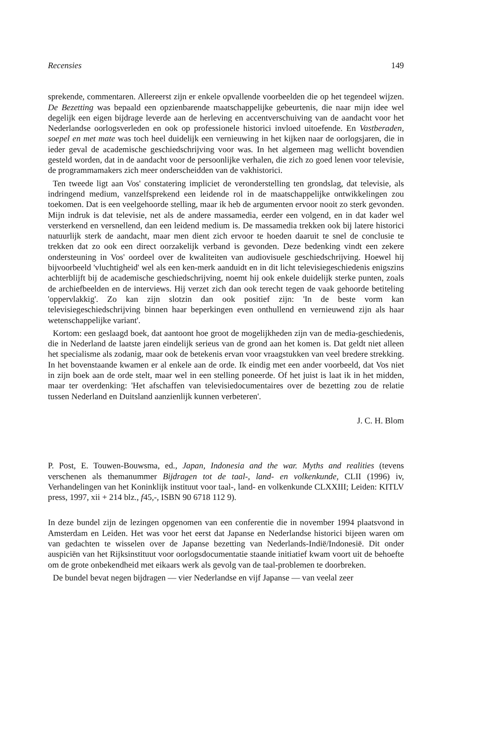Recensies 149
sprekende, commentaren. Allereerst zijn er enkele opvallende voorbeelden die op het tegendeel wijzen. De Bezetting was bepaald een opzienbarende maatschappelijke gebeurtenis, die naar mijn idee wel degelijk een eigen bijdrage leverde aan de herleving en accentverschuiving van de aandacht voor het Nederlandse oorlogsverleden en ook op professionele historici invloed uitoefende. En Vastberaden, soepel en met mate was toch heel duidelijk een vernieuwing in het kijken naar de oorlogsjaren, die in ieder geval de academische geschiedschrijving voor was. In het algemeen mag wellicht bovendien gesteld worden, dat in de aandacht voor de persoonlijke verhalen, die zich zo goed lenen voor televisie, de programmamakers zich meer onderscheidden van de vakhistorici.
Ten tweede ligt aan Vos' constatering impliciet de veronderstelling ten grondslag, dat televisie, als indringend medium, vanzelfsprekend een leidende rol in de maatschappelijke ontwikkelingen zou toekomen. Dat is een veelgehoorde stelling, maar ik heb de argumenten ervoor nooit zo sterk gevonden. Mijn indruk is dat televisie, net als de andere massamedia, eerder een volgend, en in dat kader wel versterkend en versnellend, dan een leidend medium is. De massamedia trekken ook bij latere historici natuurlijk sterk de aandacht, maar men dient zich ervoor te hoeden daaruit te snel de conclusie te trekken dat zo ook een direct oorzakelijk verband is gevonden. Deze bedenking vindt een zekere ondersteuning in Vos' oordeel over de kwaliteiten van audiovisuele geschiedschrijving. Hoewel hij bijvoorbeeld 'vluchtigheid' wel als een ken-merk aanduidt en in dit licht televisiegeschiedenis enigszins achterblijft bij de academische geschiedschrijving, noemt hij ook enkele duidelijk sterke punten, zoals de archiefbeelden en de interviews. Hij verzet zich dan ook terecht tegen de vaak gehoorde betiteling 'oppervlakkig'. Zo kan zijn slotzin dan ook positief zijn: 'In de beste vorm kan televisiegeschiedschrijving binnen haar beperkingen even onthullend en vernieuwend zijn als haar wetenschappelijke variant'.
Kortom: een geslaagd boek, dat aantoont hoe groot de mogelijkheden zijn van de media-geschiedenis, die in Nederland de laatste jaren eindelijk serieus van de grond aan het komen is. Dat geldt niet alleen het specialisme als zodanig, maar ook de betekenis ervan voor vraagstukken van veel bredere strekking. In het bovenstaande kwamen er al enkele aan de orde. Ik eindig met een ander voorbeeld, dat Vos niet in zijn boek aan de orde stelt, maar wel in een stelling poneerde. Of het juist is laat ik in het midden, maar ter overdenking: 'Het afschaffen van televisiedocumentaires over de bezetting zou de relatie tussen Nederland en Duitsland aanzienlijk kunnen verbeteren'.
J. C. H. Blom
P. Post, E. Touwen-Bouwsma, ed., Japan, Indonesia and the war. Myths and realities (tevens verschenen als themanummer Bijdragen tot de taal-, land- en volkenkunde, CLII (1996) iv, Verhandelingen van het Koninklijk instituut voor taal-, land- en volkenkunde CLXXIII; Leiden: KITLV press, 1997, xii + 214 blz., f45,-, ISBN 90 6718 112 9).
In deze bundel zijn de lezingen opgenomen van een conferentie die in november 1994 plaatsvond in Amsterdam en Leiden. Het was voor het eerst dat Japanse en Nederlandse historici bijeen waren om van gedachten te wisselen over de Japanse bezetting van Nederlands-Indië/Indonesië. Dit onder auspiciën van het Rijksinstituut voor oorlogsdocumentatie staande initiatief kwam voort uit de behoefte om de grote onbekendheid met eikaars werk als gevolg van de taal-problemen te doorbreken.
De bundel bevat negen bijdragen — vier Nederlandse en vijf Japanse — van veelal zeer